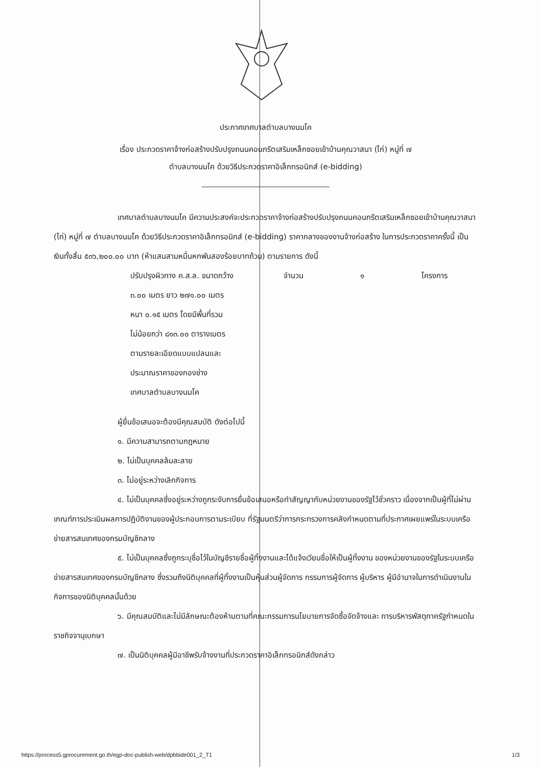ประกาศเทศบาลตำบลบางนมโค
เรื่อง ประกวดราคาจ้างก่อสร้างปรับปรุงถนนคอนกรีตเสริมเหล็กซอยเข้าบ้านคุณวาสนา (ไก่) หมู่ที่ ๗
ตำบลบางนมโค ด้วยวิธีประกวดราคาอิเล็กทรอนิกส์ (e-bidding)
เทศบาลตำบลบางนมโค มีความประสงค์จะประกวดราคาจ้างก่อสร้างปรับปรุงถนนคอนกรีตเสริมเหล็กซอยเข้าบ้านคุณวาสนา (ไก่) หมู่ที่ ๗ ตำบลบางนมโค ด้วยวิธีประกวดราคาอิเล็กทรอนิกส์ (e-bidding) ราคากลางของงานจ้างก่อสร้าง ในการประกวดราคาครั้งนี้ เป็นเงินทั้งสิ้น ๕๓๖,๒๐๐.๐๐ บาท (ห้าแสนสามหมื่นหกพันสองร้อยบาทถ้วน) ตามรายการ ดังนี้
ปรับปรุงผิวทาง ค.ส.ล. ขนาดกว้าง จำนวน ๑ โครงการ
๓.๐๐ เมตร ยาว ๒๗๑.๐๐ เมตร
หนา ๐.๑๕ เมตร โดยมีพื้นที่รวม
ไม่น้อยกว่า ๘๑๓.๐๐ ตารางเมตร
ตามรายละเอียดแบบแปลนและ
ประมาณราคาของกองช่าง
เทศบาลตำบลบางนมโค
ผู้ยื่นข้อเสนอจะต้องมีคุณสมบัติ ดังต่อไปนี้
๑. มีความสามารถตามกฎหมาย
๒. ไม่เป็นบุคคลล้มละลาย
๓. ไม่อยู่ระหว่างเลิกกิจการ
๔. ไม่เป็นบุคคลซึ่งอยู่ระหว่างถูกระงับการยื่นข้อเสนอหรือทำสัญญากับหน่วยงานของรัฐไว้ชั่วคราว เนื่องจากเป็นผู้ที่ไม่ผ่านเกณฑ์การประเมินผลการปฏิบัติงานของผู้ประกอบการตามระเบียบ ที่รัฐมนตรีว่าการกระทรวงการคลังกำหนดตามที่ประกาศเผยแพร่ในระบบเครือข่ายสารสนเทศของกรมบัญชีกลาง
๕. ไม่เป็นบุคคลซึ่งถูกระบุชื่อไว้ในบัญชีรายชื่อผู้ทิ้งงานและได้แจ้งเวียนชื่อให้เป็นผู้ทิ้งงาน ของหน่วยงานของรัฐในระบบเครือข่ายสารสนเทศของกรมบัญชีกลาง ซึ่งรวมถึงนิติบุคคลที่ผู้ทิ้งงานเป็นหุ้นส่วนผู้จัดการ กรรมการผู้จัดการ ผู้บริหาร ผู้มีอำนาจในการดำเนินงานในกิจการของนิติบุคคลนั้นด้วย
๖. มีคุณสมบัติและไม่มีลักษณะต้องห้ามตามที่คณะกรรมการนโยบายการจัดซื้อจัดจ้างและ การบริหารพัสดุภาครัฐกำหนดในราชกิจจานุเบกษา
๗. เป็นนิติบุคคลผู้มีอาชีพรับจ้างงานที่ประกวดราคาอิเล็กทรอนิกส์ดังกล่าว
https://process5.gprocurement.go.th/egp-doc-publish-web/dpbbide001_2_T1 1/3